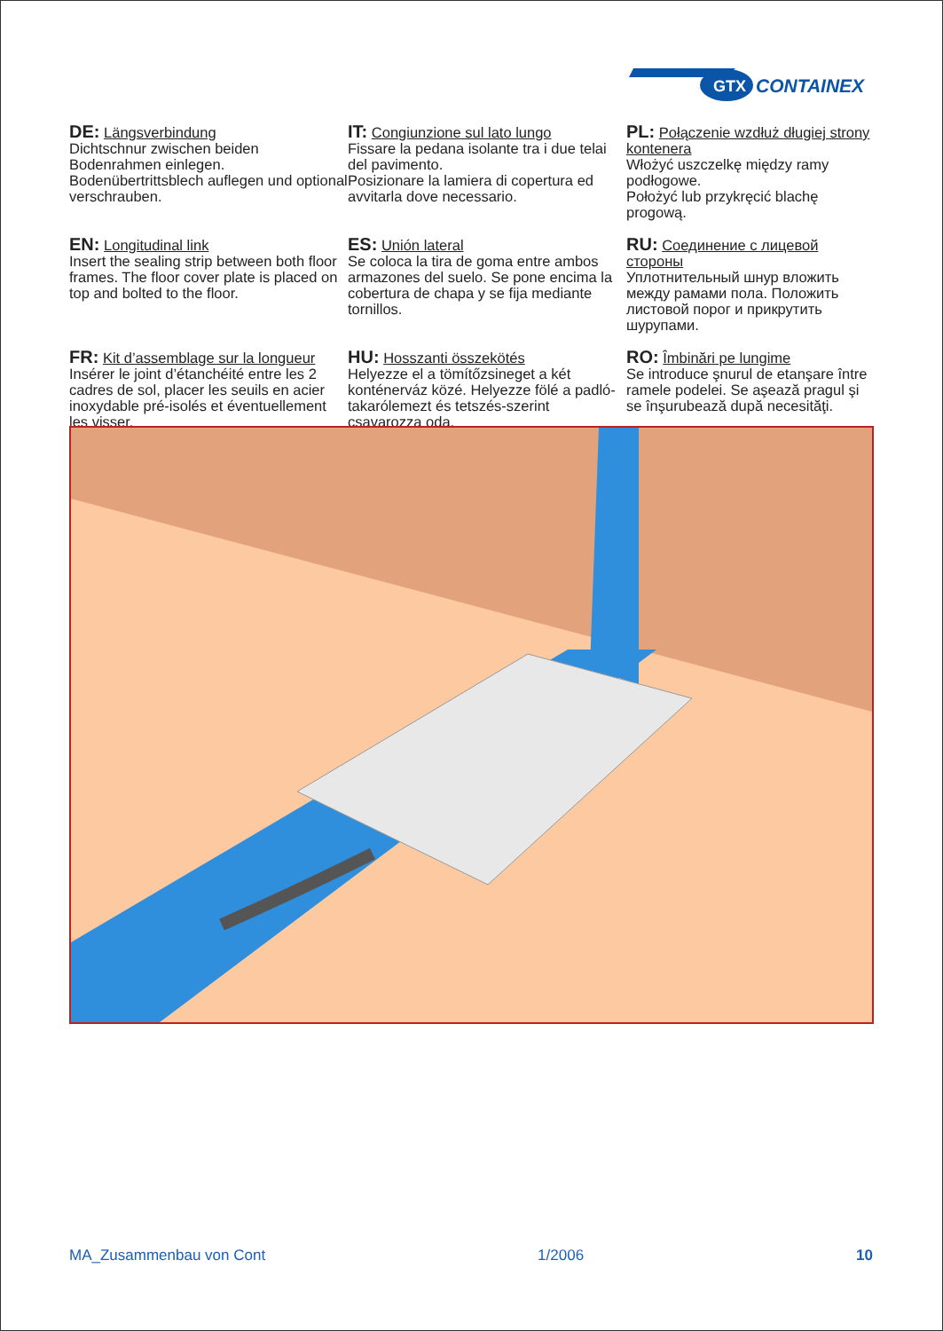GTX
CONTAINEX
DE: Längsverbindung
Dichtschnur zwischen beiden Bodenrahmen einlegen. Bodenübertrittsblech auflegen und optional verschrauben.
IT: Congiunzione sul lato lungo
Fissare la pedana isolante tra i due telai del pavimento.
Posizionare la lamiera di copertura ed avvitarla dove necessario.
PL: Połączenie wzdłuż długiej strony kontenera
Włożyć uszczelkę między ramy podłogowe.
Położyć lub przykręcić blachę progową.
EN: Longitudinal link
Insert the sealing strip between both floor frames. The floor cover plate is placed on top and bolted to the floor.
ES: Unión lateral
Se coloca la tira de goma entre ambos armazones del suelo. Se pone encima la cobertura de chapa y se fija mediante tornillos.
RU: Соединение с лицевой стороны
Уплотнительный шнур вложить между рамами пола. Положить листовой порог и прикрутить шурупами.
FR: Kit d’assemblage sur la longueur
Insérer le joint d’étanchéité entre les 2 cadres de sol, placer les seuils en acier inoxydable pré-isolés et éventuellement les visser.
HU: Hosszanti összekötés
Helyezze el a tömítőzsineget a két konténerváz közé. Helyezze fölé a padló-takarólemezt és tetszés-szerint csavarozza oda.
RO: Îmbinări pe lungime
Se introduce şnurul de etanşare între ramele podelei. Se aşează pragul şi se înşurubează după necesităţi.
MA_Zusammenbau von Cont 1/2006 10